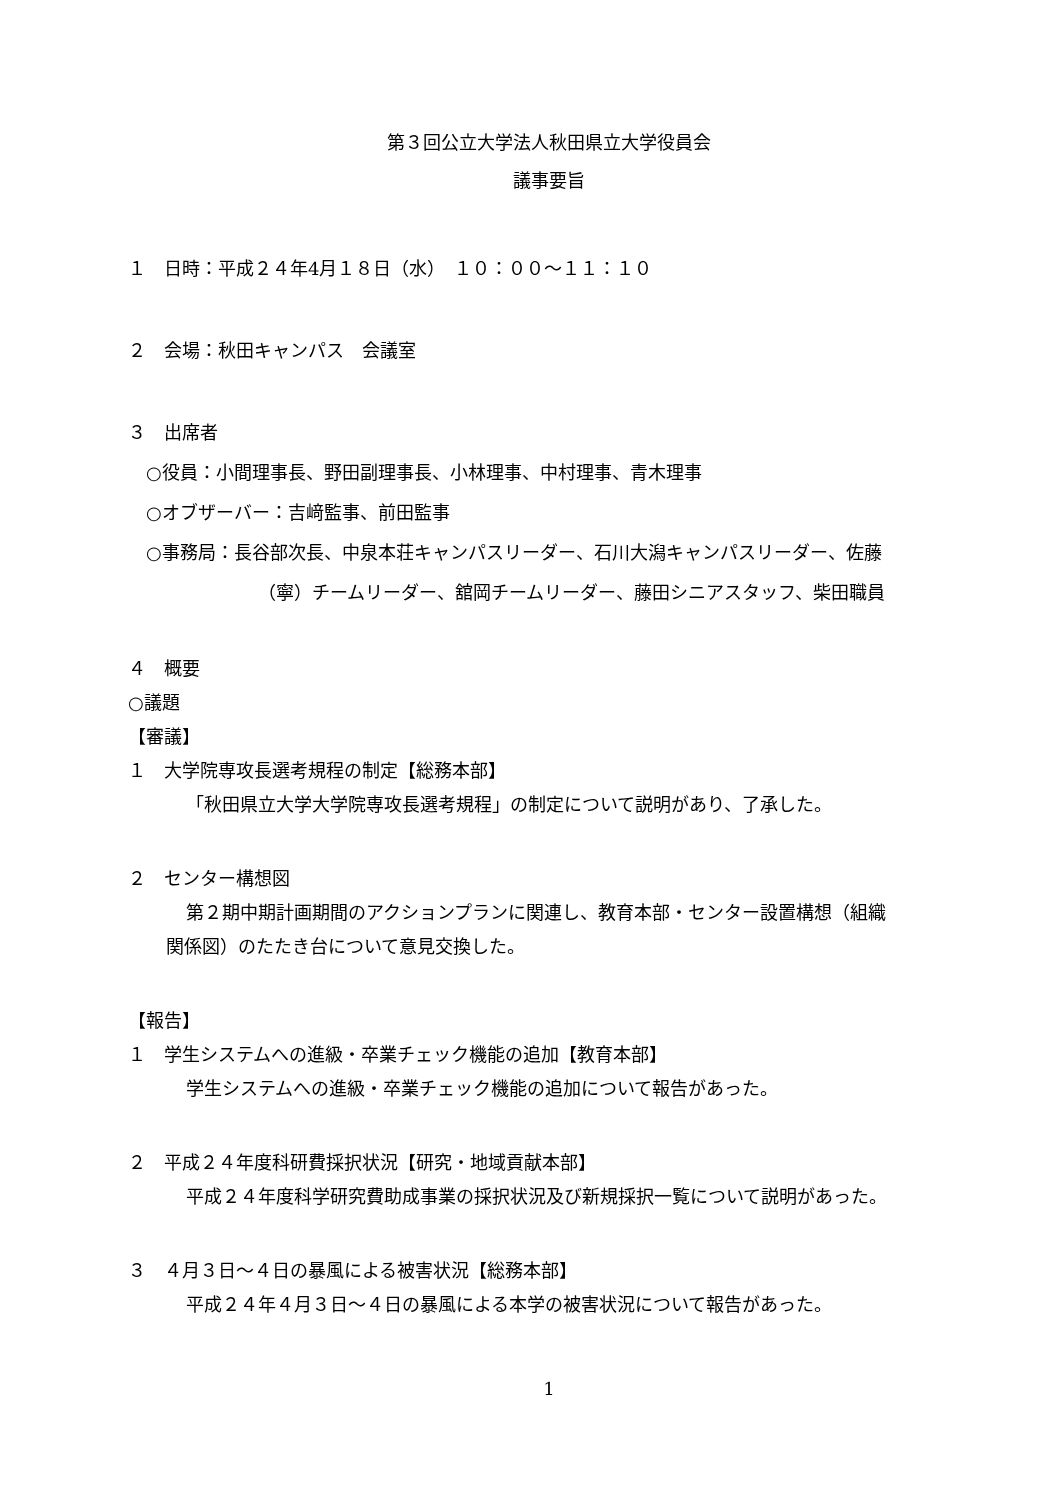第３回公立大学法人秋田県立大学役員会
議事要旨
１　日時：平成２４年4月１８日（水）　１０：００～１１：１０
２　会場：秋田キャンパス　会議室
３　出席者
○役員：小間理事長、野田副理事長、小林理事、中村理事、青木理事
○オブザーバー：吉﨑監事、前田監事
○事務局：長谷部次長、中泉本荘キャンパスリーダー、石川大潟キャンパスリーダー、佐藤
（寧）チームリーダー、舘岡チームリーダー、藤田シニアスタッフ、柴田職員
４　概要
○議題
【審議】
１　大学院専攻長選考規程の制定【総務本部】
「秋田県立大学大学院専攻長選考規程」の制定について説明があり、了承した。
２　センター構想図
第２期中期計画期間のアクションプランに関連し、教育本部・センター設置構想（組織
関係図）のたたき台について意見交換した。
【報告】
１　学生システムへの進級・卒業チェック機能の追加【教育本部】
学生システムへの進級・卒業チェック機能の追加について報告があった。
２　平成２４年度科研費採択状況【研究・地域貢献本部】
平成２４年度科学研究費助成事業の採択状況及び新規採択一覧について説明があった。
３　４月３日～４日の暴風による被害状況【総務本部】
平成２４年４月３日～４日の暴風による本学の被害状況について報告があった。
1